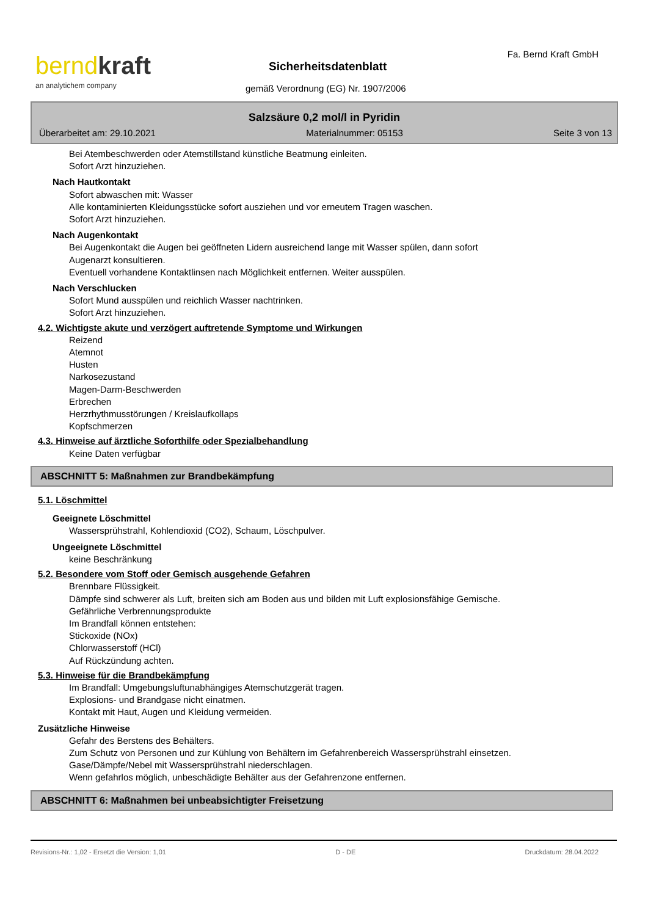bernd kraft
an analytichem company
Fa. Bernd Kraft GmbH
Sicherheitsdatenblatt
gemäß Verordnung (EG) Nr. 1907/2006
Salzsäure 0,2 mol/l in Pyridin
Überarbeitet am: 29.10.2021 Materialnummer: 05153 Seite 3 von 13
Bei Atembeschwerden oder Atemstillstand künstliche Beatmung einleiten.
Sofort Arzt hinzuziehen.
Nach Hautkontakt
Sofort abwaschen mit: Wasser
Alle kontaminierten Kleidungsstücke sofort ausziehen und vor erneutem Tragen waschen.
Sofort Arzt hinzuziehen.
Nach Augenkontakt
Bei Augenkontakt die Augen bei geöffneten Lidern ausreichend lange mit Wasser spülen, dann sofort
Augenarzt konsultieren.
Eventuell vorhandene Kontaktlinsen nach Möglichkeit entfernen. Weiter ausspülen.
Nach Verschlucken
Sofort Mund ausspülen und reichlich Wasser nachtrinken.
Sofort Arzt hinzuziehen.
4.2. Wichtigste akute und verzögert auftretende Symptome und Wirkungen
Reizend
Atemnot
Husten
Narkosezustand
Magen-Darm-Beschwerden
Erbrechen
Herzrhythmusstörungen / Kreislaufkollaps
Kopfschmerzen
4.3. Hinweise auf ärztliche Soforthilfe oder Spezialbehandlung
Keine Daten verfügbar
ABSCHNITT 5: Maßnahmen zur Brandbekämpfung
5.1. Löschmittel
Geeignete Löschmittel
Wassersprühstrahl, Kohlendioxid (CO2), Schaum, Löschpulver.
Ungeeignete Löschmittel
keine Beschränkung
5.2. Besondere vom Stoff oder Gemisch ausgehende Gefahren
Brennbare Flüssigkeit.
Dämpfe sind schwerer als Luft, breiten sich am Boden aus und bilden mit Luft explosionsfähige Gemische.
Gefährliche Verbrennungsprodukte
Im Brandfall können entstehen:
Stickoxide (NOx)
Chlorwasserstoff (HCl)
Auf Rückzündung achten.
5.3. Hinweise für die Brandbekämpfung
Im Brandfall: Umgebungsluftunabhängiges Atemschutzgerät tragen.
Explosions- und Brandgase nicht einatmen.
Kontakt mit Haut, Augen und Kleidung vermeiden.
Zusätzliche Hinweise
Gefahr des Berstens des Behälters.
Zum Schutz von Personen und zur Kühlung von Behältern im Gefahrenbereich Wassersprühstrahl einsetzen.
Gase/Dämpfe/Nebel mit Wassersprühstrahl niederschlagen.
Wenn gefahrlos möglich, unbeschädigte Behälter aus der Gefahrenzone entfernen.
ABSCHNITT 6: Maßnahmen bei unbeabsichtigter Freisetzung
Revisions-Nr.: 1,02 - Ersetzt die Version: 1,01 D - DE Druckdatum: 28.04.2022